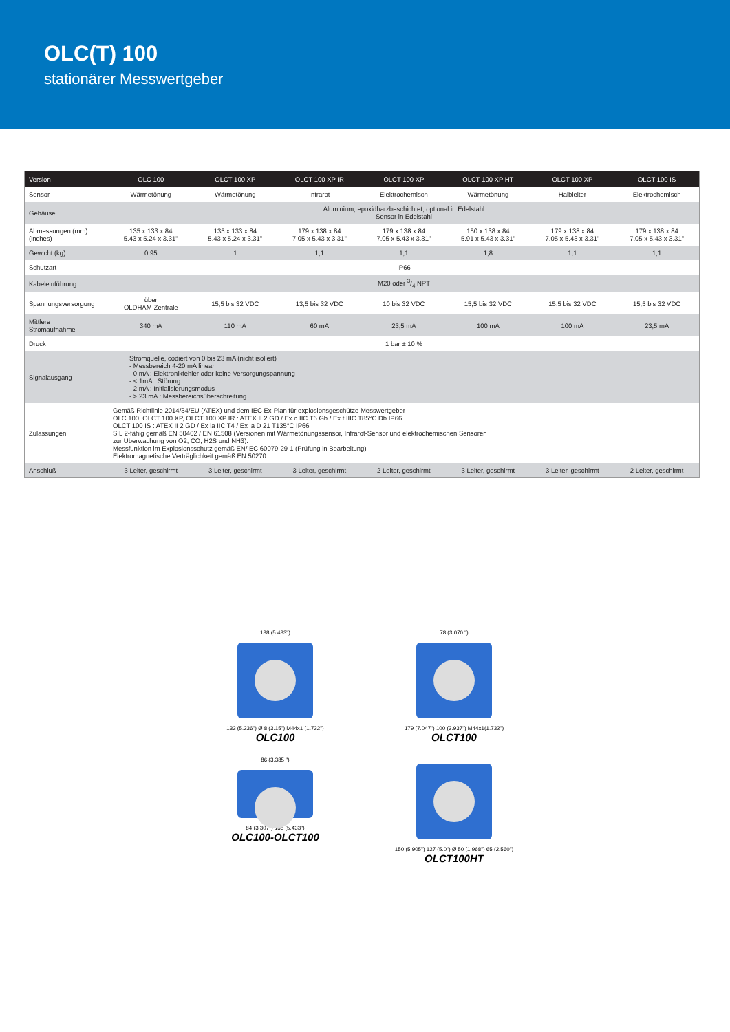OLC(T) 100
stationärer Messwertgeber
| Version | OLC 100 | OLCT 100 XP | OLCT 100 XP IR | OLCT 100 XP | OLCT 100 XP HT | OLCT 100 XP | OLCT 100 IS |
| --- | --- | --- | --- | --- | --- | --- | --- |
| Sensor | Wärmetönung | Wärmetönung | Infrarot | Elektrochemisch | Wärmetönung | Halbleiter | Elektrochemisch |
| Gehäuse | Aluminium, epoxidharzbeschichtet, optional in Edelstahl Sensor in Edelstahl | | | | | | |
| Abmessungen (mm) (inches) | 135 x 133 x 84 5.43 x 5.24 x 3.31" | 135 x 133 x 84 5.43 x 5.24 x 3.31" | 179 x 138 x 84 7.05 x 5.43 x 3.31" | 179 x 138 x 84 7.05 x 5.43 x 3.31" | 150 x 138 x 84 5.91 x 5.43 x 3.31" | 179 x 138 x 84 7.05 x 5.43 x 3.31" | 179 x 138 x 84 7.05 x 5.43 x 3.31" |
| Gewicht (kg) | 0,95 | 1 | 1,1 | 1,1 | 1,8 | 1,1 | 1,1 |
| Schutzart | IP66 | | | | | | |
| Kabeleinführung | M20 oder 3/4 NPT | | | | | | |
| Spannungsversorgung | über OLDHAM-Zentrale | 15,5 bis 32 VDC | 13,5 bis 32 VDC | 10 bis 32 VDC | 15,5 bis 32 VDC | 15,5 bis 32 VDC | 15,5 bis 32 VDC |
| Mittlere Stromaufnahme | 340 mA | 110 mA | 60 mA | 23,5 mA | 100 mA | 100 mA | 23,5 mA |
| Druck | 1 bar ± 10 % | | | | | | |
| Signalausgang | Stromquelle, codiert von 0 bis 23 mA (nicht isoliert) - Messbereich 4-20 mA linear - 0 mA : Elektronikfehler oder keine Versorgungspannung - < 1mA : Störung - 2 mA : Initialisierungsmodus - > 23 mA : Messbereichsüberschreitung | | | | | | |
| Zulassungen | Gemäß Richtlinie 2014/34/EU (ATEX) und dem IEC Ex-Plan für explosionsgeschütze Messwertgeber OLC 100, OLCT 100 XP, OLCT 100 XP IR : ATEX II 2 GD / Ex d IIC T6 Gb / Ex t IIIC T85°C Db IP66 OLCT 100 IS : ATEX II 2 GD / Ex ia IIC T4 / Ex ia D 21 T135°C IP66 SIL 2-fähig gemäß EN 50402 / EN 61508 (Versionen mit Wärmetönungssensor, Infrarot-Sensor und elektrochemischen Sensoren zur Überwachung von O2, CO, H2S und NH3). Messfunktion im Explosionsschutz gemäß EN/IEC 60079-29-1 (Prüfung in Bearbeitung) Elektromagnetische Verträglichkeit gemäß EN 50270. | | | | | | |
| Anschluß | 3 Leiter, geschirmt | 3 Leiter, geschirmt | 3 Leiter, geschirmt | 2 Leiter, geschirmt | 3 Leiter, geschirmt | 3 Leiter, geschirmt | 2 Leiter, geschirmt |
138 (5.433")
133 (5.236") Ø 8 (3.15") M44x1 (1.732")
OLC100
78 (3.070 ")
179 (7.047") 100 (3.937") M44x1(1.732")
OLCT100
86 (3.385 ")
84 (3.307") 138 (5.433")
OLC100-OLCT100
150 (5.905") 127 (5.0") Ø 50 (1.968") 65 (2.560")
OLCT100HT